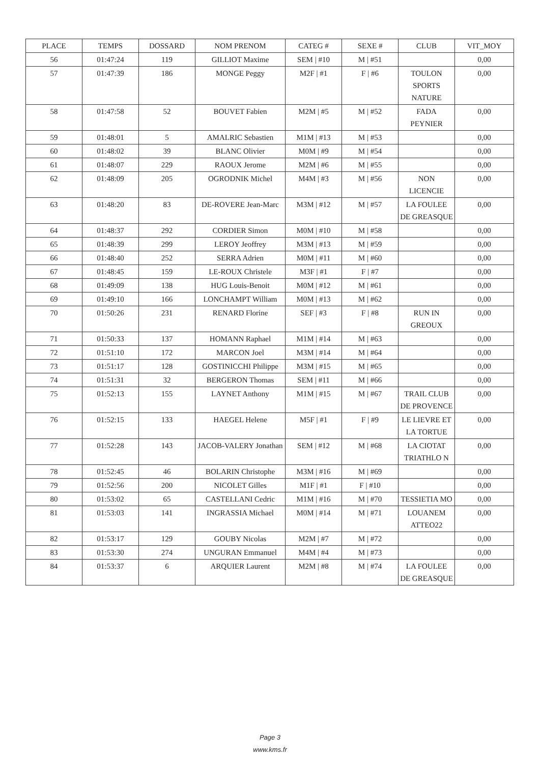| PLACE | TEMPS | DOSSARD | NOM PRENOM | CATEG # | SEXE # | CLUB | VIT_MOY |
| --- | --- | --- | --- | --- | --- | --- | --- |
| 56 | 01:47:24 | 119 | GILLIOT Maxime | SEM / #10 | M / #51 | | 0,00 |
| 57 | 01:47:39 | 186 | MONGE Peggy | M2F / #1 | F / #6 | TOULON SPORTS NATURE | 0,00 |
| 58 | 01:47:58 | 52 | BOUVET Fabien | M2M / #5 | M / #52 | FADA PEYNIER | 0,00 |
| 59 | 01:48:01 | 5 | AMALRIC Sebastien | M1M / #13 | M / #53 | | 0,00 |
| 60 | 01:48:02 | 39 | BLANC Olivier | M0M / #9 | M / #54 | | 0,00 |
| 61 | 01:48:07 | 229 | RAOUX Jerome | M2M / #6 | M / #55 | | 0,00 |
| 62 | 01:48:09 | 205 | OGRODNIK Michel | M4M / #3 | M / #56 | NON LICENCIE | 0,00 |
| 63 | 01:48:20 | 83 | DE-ROVERE Jean-Marc | M3M / #12 | M / #57 | LA FOULEE DE GREASQUE | 0,00 |
| 64 | 01:48:37 | 292 | CORDIER Simon | M0M / #10 | M / #58 | | 0,00 |
| 65 | 01:48:39 | 299 | LEROY Jeoffrey | M3M / #13 | M / #59 | | 0,00 |
| 66 | 01:48:40 | 252 | SERRA Adrien | M0M / #11 | M / #60 | | 0,00 |
| 67 | 01:48:45 | 159 | LE-ROUX Christele | M3F / #1 | F / #7 | | 0,00 |
| 68 | 01:49:09 | 138 | HUG Louis-Benoit | M0M / #12 | M / #61 | | 0,00 |
| 69 | 01:49:10 | 166 | LONCHAMPT William | M0M / #13 | M / #62 | | 0,00 |
| 70 | 01:50:26 | 231 | RENARD Florine | SEF / #3 | F / #8 | RUN IN GREOUX | 0,00 |
| 71 | 01:50:33 | 137 | HOMANN Raphael | M1M / #14 | M / #63 | | 0,00 |
| 72 | 01:51:10 | 172 | MARCON Joel | M3M / #14 | M / #64 | | 0,00 |
| 73 | 01:51:17 | 128 | GOSTINICCHI Philippe | M3M / #15 | M / #65 | | 0,00 |
| 74 | 01:51:31 | 32 | BERGERON Thomas | SEM / #11 | M / #66 | | 0,00 |
| 75 | 01:52:13 | 155 | LAYNET Anthony | M1M / #15 | M / #67 | TRAIL CLUB DE PROVENCE | 0,00 |
| 76 | 01:52:15 | 133 | HAEGEL Helene | M5F / #1 | F / #9 | LE LIEVRE ET LA TORTUE | 0,00 |
| 77 | 01:52:28 | 143 | JACOB-VALERY Jonathan | SEM / #12 | M / #68 | LA CIOTAT TRIATHLO N | 0,00 |
| 78 | 01:52:45 | 46 | BOLARIN Christophe | M3M / #16 | M / #69 | | 0,00 |
| 79 | 01:52:56 | 200 | NICOLET Gilles | M1F / #1 | F / #10 | | 0,00 |
| 80 | 01:53:02 | 65 | CASTELLANI Cedric | M1M / #16 | M / #70 | TESSIETIA MO | 0,00 |
| 81 | 01:53:03 | 141 | INGRASSIA Michael | M0M / #14 | M / #71 | LOUANEM ATTEO22 | 0,00 |
| 82 | 01:53:17 | 129 | GOUBY Nicolas | M2M / #7 | M / #72 | | 0,00 |
| 83 | 01:53:30 | 274 | UNGURAN Emmanuel | M4M / #4 | M / #73 | | 0,00 |
| 84 | 01:53:37 | 6 | ARQUIER Laurent | M2M / #8 | M / #74 | LA FOULEE DE GREASQUE | 0,00 |
Page 3
www.kms.fr